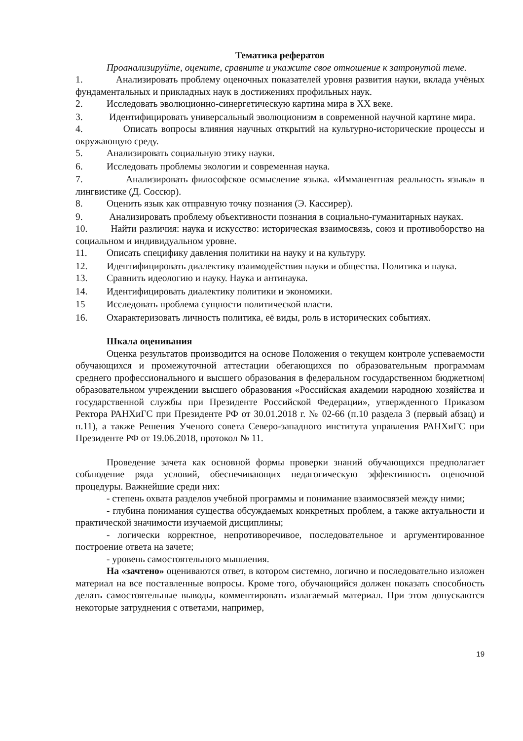Тематика рефератов
Проанализируйте, оцените, сравните и укажите свое отношение к затронутой теме.
1. Анализировать проблему оценочных показателей уровня развития науки, вклада учёных фундаментальных и прикладных наук в достижениях профильных наук.
2. Исследовать эволюционно-синергетическую картина мира в XX веке.
3. Идентифицировать универсальный эволюционизм в современной научной картине мира.
4. Описать вопросы влияния научных открытий на культурно-исторические процессы и окружающую среду.
5. Анализировать социальную этику науки.
6. Исследовать проблемы экологии и современная наука.
7. Анализировать философское осмысление языка. «Имманентная реальность языка» в лингвистике (Д. Соссюр).
8. Оценить язык как отправную точку познания (Э. Кассирер).
9. Анализировать проблему объективности познания в социально-гуманитарных науках.
10. Найти различия: наука и искусство: историческая взаимосвязь, союз и противоборство на социальном и индивидуальном уровне.
11. Описать специфику давления политики на науку и на культуру.
12. Идентифицировать диалектику взаимодействия науки и общества. Политика и наука.
13. Сравнить идеологию и науку. Наука и антинаука.
14. Идентифицировать диалектику политики и экономики.
15 Исследовать проблема сущности политической власти.
16. Охарактеризовать личность политика, её виды, роль в исторических событиях.
Шкала оценивания
Оценка результатов производится на основе Положения о текущем контроле успеваемости обучающихся и промежуточной аттестации обегающихся по образовательным программам среднего профессионального и высшего образования в федеральном государственном бюджетном| образовательном учреждении высшего образования «Российская академии народною хозяйства и государственной службы при Президенте Российской Федерации», утвержденного Приказом Ректора РАНХиГС при Президенте РФ от 30.01.2018 г. № 02-66 (п.10 раздела 3 (первый абзац) и п.11), а также Решения Ученого совета Северо-западного института управления РАНХиГС при Президенте РФ от 19.06.2018, протокол № 11.
Проведение зачета как основной формы проверки знаний обучающихся предполагает соблюдение ряда условий, обеспечивающих педагогическую эффективность оценочной процедуры. Важнейшие среди них:
- степень охвата разделов учебной программы и понимание взаимосвязей между ними;
- глубина понимания существа обсуждаемых конкретных проблем, а также актуальности и практической значимости изучаемой дисциплины;
- логически корректное, непротиворечивое, последовательное и аргументированное построение ответа на зачете;
- уровень самостоятельного мышления.
На «зачтено» оцениваются ответ, в котором системно, логично и последовательно изложен материал на все поставленные вопросы. Кроме того, обучающийся должен показать способность делать самостоятельные выводы, комментировать излагаемый материал. При этом допускаются некоторые затруднения с ответами, например,
19